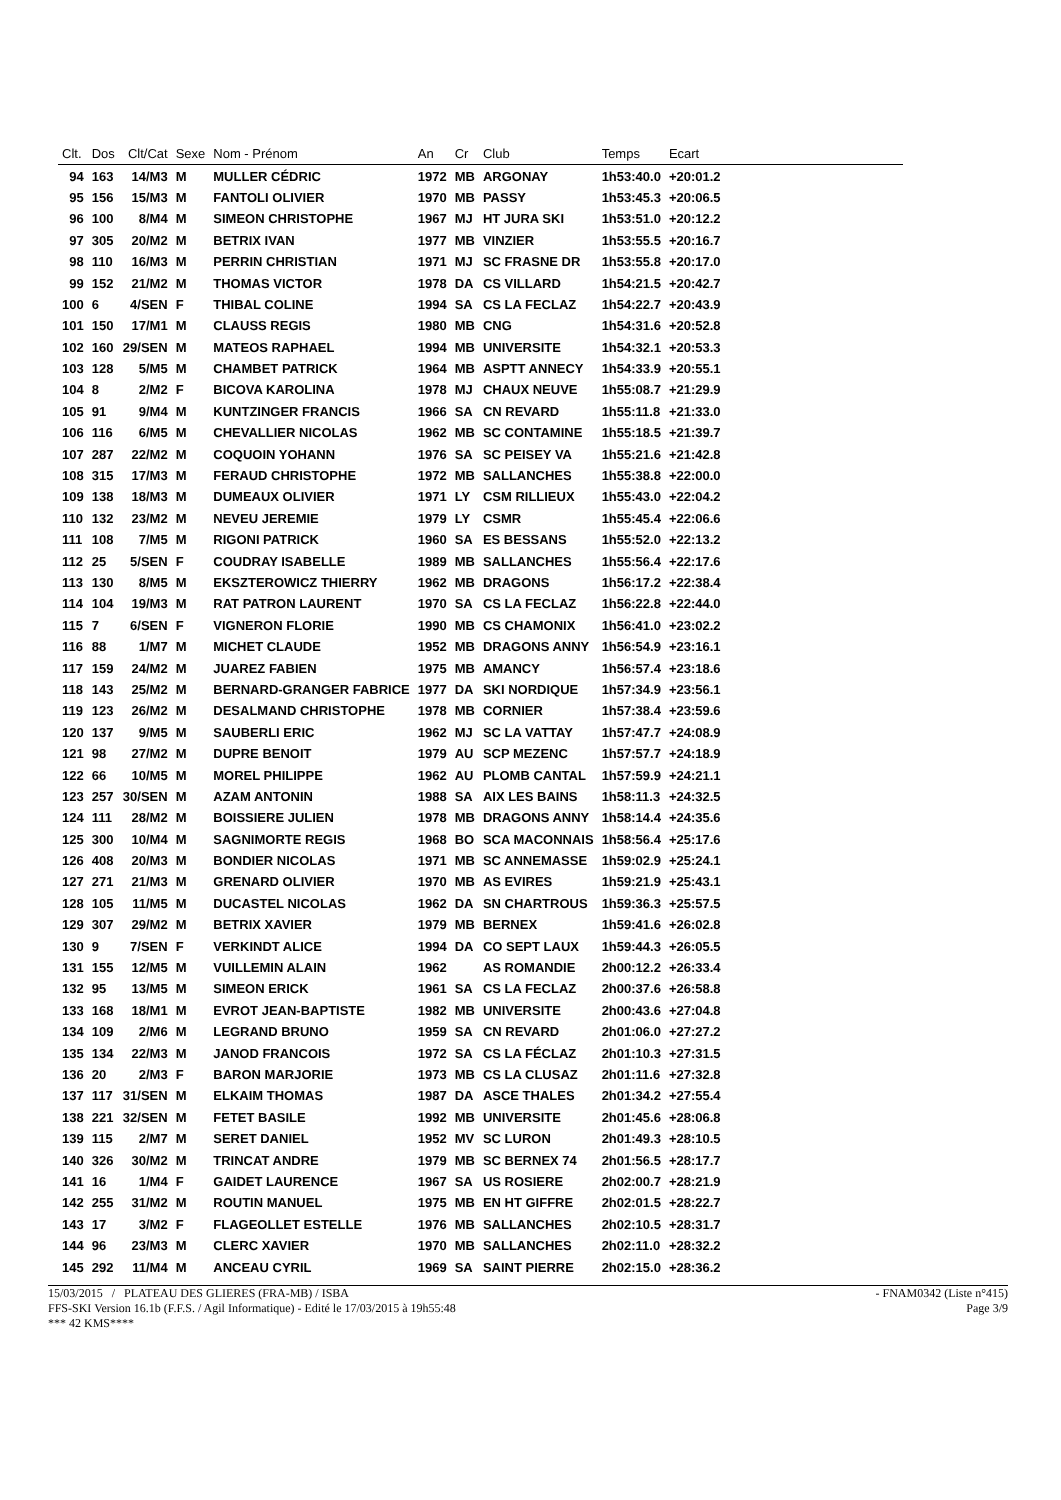| Clt. | Dos | Clt/Cat | Sexe | Nom - Prénom | An | Cr | Club | Temps | Ecart | |
| --- | --- | --- | --- | --- | --- | --- | --- | --- | --- | --- |
| 94 | 163 | 14/M3 | M | MULLER CÉDRIC | 1972 | MB | ARGONAY | 1h53:40.0 | +20:01.2 | |
| 95 | 156 | 15/M3 | M | FANTOLI OLIVIER | 1970 | MB | PASSY | 1h53:45.3 | +20:06.5 | |
| 96 | 100 | 8/M4 | M | SIMEON CHRISTOPHE | 1967 | MJ | HT JURA SKI | 1h53:51.0 | +20:12.2 | |
| 97 | 305 | 20/M2 | M | BETRIX IVAN | 1977 | MB | VINZIER | 1h53:55.5 | +20:16.7 | |
| 98 | 110 | 16/M3 | M | PERRIN CHRISTIAN | 1971 | MJ | SC FRASNE DR | 1h53:55.8 | +20:17.0 | |
| 99 | 152 | 21/M2 | M | THOMAS VICTOR | 1978 | DA | CS VILLARD | 1h54:21.5 | +20:42.7 | |
| 100 | 6 | 4/SEN | F | THIBAL COLINE | 1994 | SA | CS LA FECLAZ | 1h54:22.7 | +20:43.9 | |
| 101 | 150 | 17/M1 | M | CLAUSS REGIS | 1980 | MB | CNG | 1h54:31.6 | +20:52.8 | |
| 102 | 160 | 29/SEN | M | MATEOS RAPHAEL | 1994 | MB | UNIVERSITE | 1h54:32.1 | +20:53.3 | |
| 103 | 128 | 5/M5 | M | CHAMBET PATRICK | 1964 | MB | ASPTT ANNECY | 1h54:33.9 | +20:55.1 | |
| 104 | 8 | 2/M2 | F | BICOVA KAROLINA | 1978 | MJ | CHAUX NEUVE | 1h55:08.7 | +21:29.9 | |
| 105 | 91 | 9/M4 | M | KUNTZINGER FRANCIS | 1966 | SA | CN REVARD | 1h55:11.8 | +21:33.0 | |
| 106 | 116 | 6/M5 | M | CHEVALLIER NICOLAS | 1962 | MB | SC CONTAMINE | 1h55:18.5 | +21:39.7 | |
| 107 | 287 | 22/M2 | M | COQUOIN YOHANN | 1976 | SA | SC PEISEY VA | 1h55:21.6 | +21:42.8 | |
| 108 | 315 | 17/M3 | M | FERAUD CHRISTOPHE | 1972 | MB | SALLANCHES | 1h55:38.8 | +22:00.0 | |
| 109 | 138 | 18/M3 | M | DUMEAUX OLIVIER | 1971 | LY | CSM RILLIEUX | 1h55:43.0 | +22:04.2 | |
| 110 | 132 | 23/M2 | M | NEVEU JEREMIE | 1979 | LY | CSMR | 1h55:45.4 | +22:06.6 | |
| 111 | 108 | 7/M5 | M | RIGONI PATRICK | 1960 | SA | ES BESSANS | 1h55:52.0 | +22:13.2 | |
| 112 | 25 | 5/SEN | F | COUDRAY ISABELLE | 1989 | MB | SALLANCHES | 1h55:56.4 | +22:17.6 | |
| 113 | 130 | 8/M5 | M | EKSZTEROWICZ THIERRY | 1962 | MB | DRAGONS | 1h56:17.2 | +22:38.4 | |
| 114 | 104 | 19/M3 | M | RAT PATRON LAURENT | 1970 | SA | CS LA FECLAZ | 1h56:22.8 | +22:44.0 | |
| 115 | 7 | 6/SEN | F | VIGNERON FLORIE | 1990 | MB | CS CHAMONIX | 1h56:41.0 | +23:02.2 | |
| 116 | 88 | 1/M7 | M | MICHET CLAUDE | 1952 | MB | DRAGONS ANNY | 1h56:54.9 | +23:16.1 | |
| 117 | 159 | 24/M2 | M | JUAREZ FABIEN | 1975 | MB | AMANCY | 1h56:57.4 | +23:18.6 | |
| 118 | 143 | 25/M2 | M | BERNARD-GRANGER FABRICE | 1977 | DA | SKI NORDIQUE | 1h57:34.9 | +23:56.1 | |
| 119 | 123 | 26/M2 | M | DESALMAND CHRISTOPHE | 1978 | MB | CORNIER | 1h57:38.4 | +23:59.6 | |
| 120 | 137 | 9/M5 | M | SAUBERLI ERIC | 1962 | MJ | SC LA VATTAY | 1h57:47.7 | +24:08.9 | |
| 121 | 98 | 27/M2 | M | DUPRE BENOIT | 1979 | AU | SCP MEZENC | 1h57:57.7 | +24:18.9 | |
| 122 | 66 | 10/M5 | M | MOREL PHILIPPE | 1962 | AU | PLOMB CANTAL | 1h57:59.9 | +24:21.1 | |
| 123 | 257 | 30/SEN | M | AZAM ANTONIN | 1988 | SA | AIX LES BAINS | 1h58:11.3 | +24:32.5 | |
| 124 | 111 | 28/M2 | M | BOISSIERE JULIEN | 1978 | MB | DRAGONS ANNY | 1h58:14.4 | +24:35.6 | |
| 125 | 300 | 10/M4 | M | SAGNIMORTE REGIS | 1968 | BO | SCA MACONNAIS | 1h58:56.4 | +25:17.6 | |
| 126 | 408 | 20/M3 | M | BONDIER NICOLAS | 1971 | MB | SC ANNEMASSE | 1h59:02.9 | +25:24.1 | |
| 127 | 271 | 21/M3 | M | GRENARD OLIVIER | 1970 | MB | AS EVIRES | 1h59:21.9 | +25:43.1 | |
| 128 | 105 | 11/M5 | M | DUCASTEL NICOLAS | 1962 | DA | SN CHARTROUS | 1h59:36.3 | +25:57.5 | |
| 129 | 307 | 29/M2 | M | BETRIX XAVIER | 1979 | MB | BERNEX | 1h59:41.6 | +26:02.8 | |
| 130 | 9 | 7/SEN | F | VERKINDT ALICE | 1994 | DA | CO SEPT LAUX | 1h59:44.3 | +26:05.5 | |
| 131 | 155 | 12/M5 | M | VUILLEMIN ALAIN | 1962 | | AS ROMANDIE | 2h00:12.2 | +26:33.4 | |
| 132 | 95 | 13/M5 | M | SIMEON ERICK | 1961 | SA | CS LA FECLAZ | 2h00:37.6 | +26:58.8 | |
| 133 | 168 | 18/M1 | M | EVROT JEAN-BAPTISTE | 1982 | MB | UNIVERSITE | 2h00:43.6 | +27:04.8 | |
| 134 | 109 | 2/M6 | M | LEGRAND BRUNO | 1959 | SA | CN REVARD | 2h01:06.0 | +27:27.2 | |
| 135 | 134 | 22/M3 | M | JANOD FRANCOIS | 1972 | SA | CS LA FÉCLAZ | 2h01:10.3 | +27:31.5 | |
| 136 | 20 | 2/M3 | F | BARON MARJORIE | 1973 | MB | CS LA CLUSAZ | 2h01:11.6 | +27:32.8 | |
| 137 | 117 | 31/SEN | M | ELKAIM THOMAS | 1987 | DA | ASCE THALES | 2h01:34.2 | +27:55.4 | |
| 138 | 221 | 32/SEN | M | FETET BASILE | 1992 | MB | UNIVERSITE | 2h01:45.6 | +28:06.8 | |
| 139 | 115 | 2/M7 | M | SERET DANIEL | 1952 | MV | SC LURON | 2h01:49.3 | +28:10.5 | |
| 140 | 326 | 30/M2 | M | TRINCAT ANDRE | 1979 | MB | SC BERNEX 74 | 2h01:56.5 | +28:17.7 | |
| 141 | 16 | 1/M4 | F | GAIDET LAURENCE | 1967 | SA | US ROSIERE | 2h02:00.7 | +28:21.9 | |
| 142 | 255 | 31/M2 | M | ROUTIN MANUEL | 1975 | MB | EN HT GIFFRE | 2h02:01.5 | +28:22.7 | |
| 143 | 17 | 3/M2 | F | FLAGEOLLET ESTELLE | 1976 | MB | SALLANCHES | 2h02:10.5 | +28:31.7 | |
| 144 | 96 | 23/M3 | M | CLERC XAVIER | 1970 | MB | SALLANCHES | 2h02:11.0 | +28:32.2 | |
| 145 | 292 | 11/M4 | M | ANCEAU CYRIL | 1969 | SA | SAINT PIERRE | 2h02:15.0 | +28:36.2 | |
15/03/2015 / PLATEAU DES GLIERES (FRA-MB) / ISBA - FNAM0342 (Liste n°415)
FFS-SKI Version 16.1b (F.F.S. / Agil Informatique) - Edité le 17/03/2015 à 19h55:48 Page 3/9
*** 42 KMS****